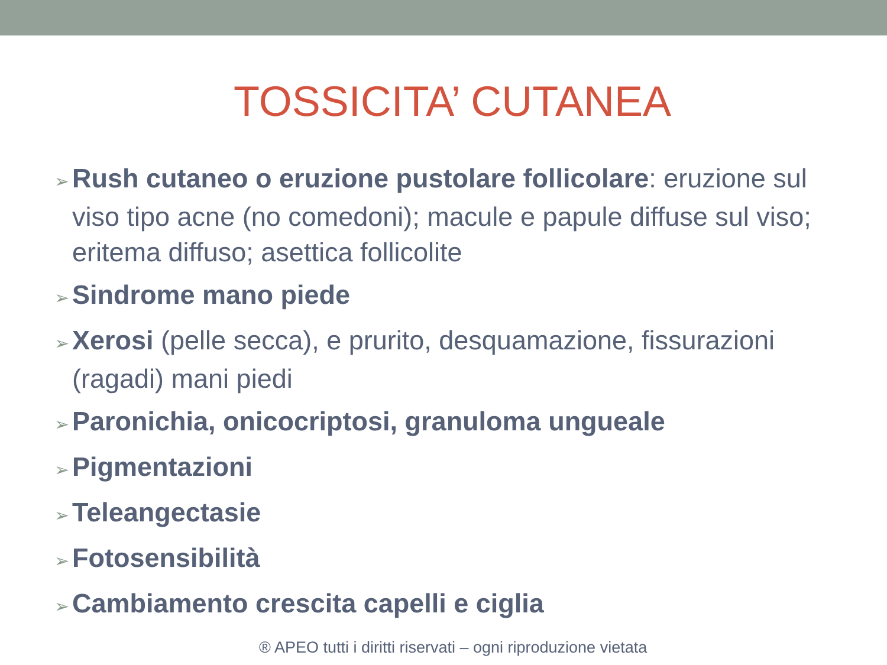TOSSICITA’ CUTANEA
➢ Rush cutaneo o eruzione pustolare follicolare: eruzione sul viso tipo acne (no comedoni); macule e papule diffuse sul viso; eritema diffuso; asettica follicolite
➢ Sindrome mano piede
➢ Xerosi (pelle secca), e prurito, desquamazione, fissurazioni (ragadi) mani piedi
➢ Paronichia, onicocriptosi, granuloma ungueale
➢ Pigmentazioni
➢ Teleangectasie
➢ Fotosensibilità
➢ Cambiamento crescita capelli e ciglia
® APEO tutti i diritti riservati – ogni riproduzione vietata